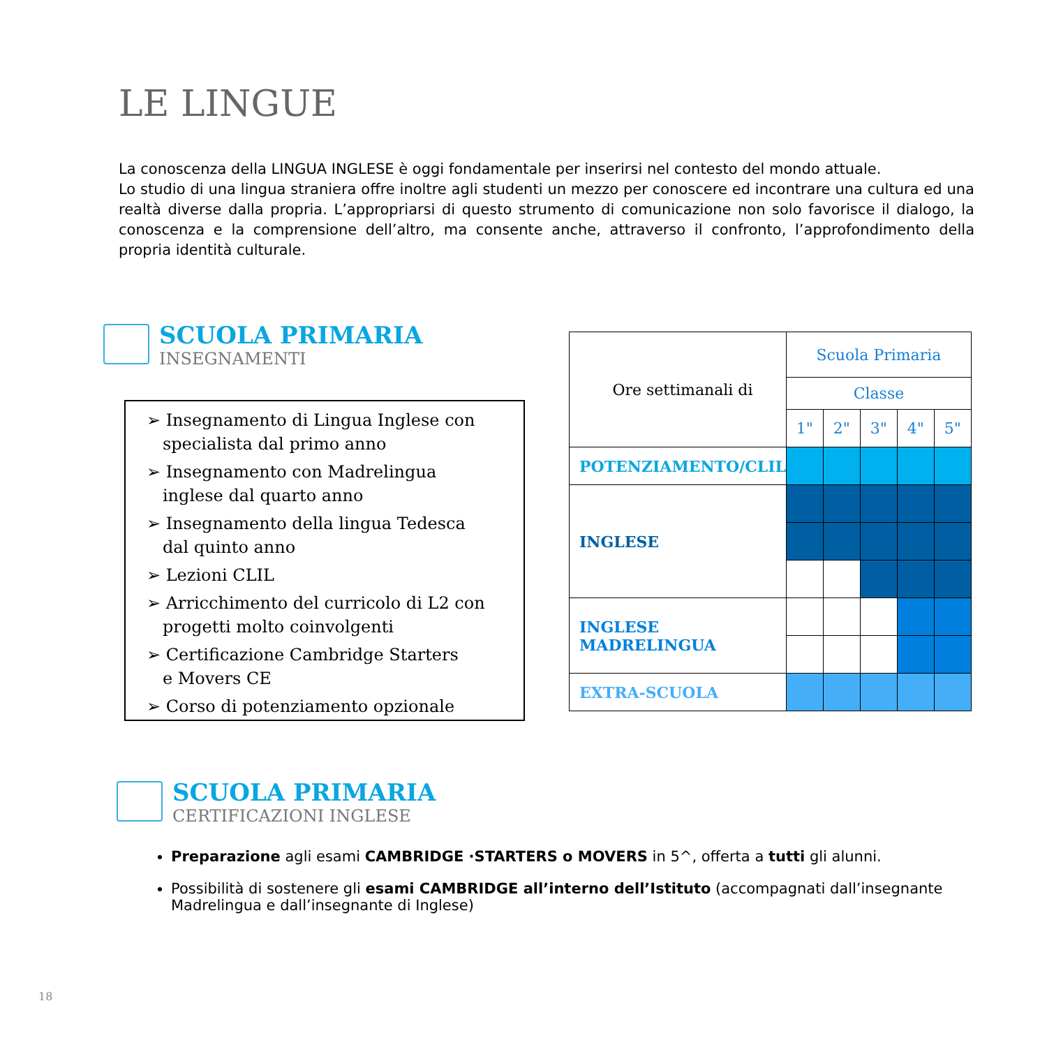LE LINGUE
La conoscenza della LINGUA INGLESE è oggi fondamentale per inserirsi nel contesto del mondo attuale.
Lo studio di una lingua straniera offre inoltre agli studenti un mezzo per conoscere ed incontrare una cultura ed una realtà diverse dalla propria. L’appropriarsi di questo strumento di comunicazione non solo favorisce il dialogo, la conoscenza e la comprensione dell’altro, ma consente anche, attraverso il confronto, l’approfondimento della propria identità culturale.
SCUOLA PRIMARIA
INSEGNAMENTI
➢ Insegnamento di Lingua Inglese con
specialista dal primo anno
➢ Insegnamento con Madrelingua
inglese dal quarto anno
➢ Insegnamento della lingua Tedesca
dal quinto anno
➢ Lezioni CLIL
➢ Arricchimento del curricolo di L2 con
progetti molto coinvolgenti
➢ Certificazione Cambridge Starters
e Movers CE
➢ Corso di potenziamento opzionale
| Ore settimanali di | Scuola Primaria | | | | |
| | Classe | | | | |
| | 1" | 2" | 3" | 4" | 5" |
| POTENZIAMENTO/CLIL | | | | | |
| INGLESE | | | | | |
| INGLESE MADRELINGUA | | | | | |
| EXTRA-SCUOLA | | | | | |
SCUOLA PRIMARIA
CERTIFICAZIONI INGLESE
Preparazione agli esami CAMBRIDGE ·STARTERS o MOVERS in 5^, offerta a tutti gli alunni.
Possibilità di sostenere gli esami CAMBRIDGE all’interno dell’Istituto (accompagnati dall’insegnante Madrelingua e dall’insegnante di Inglese)
18